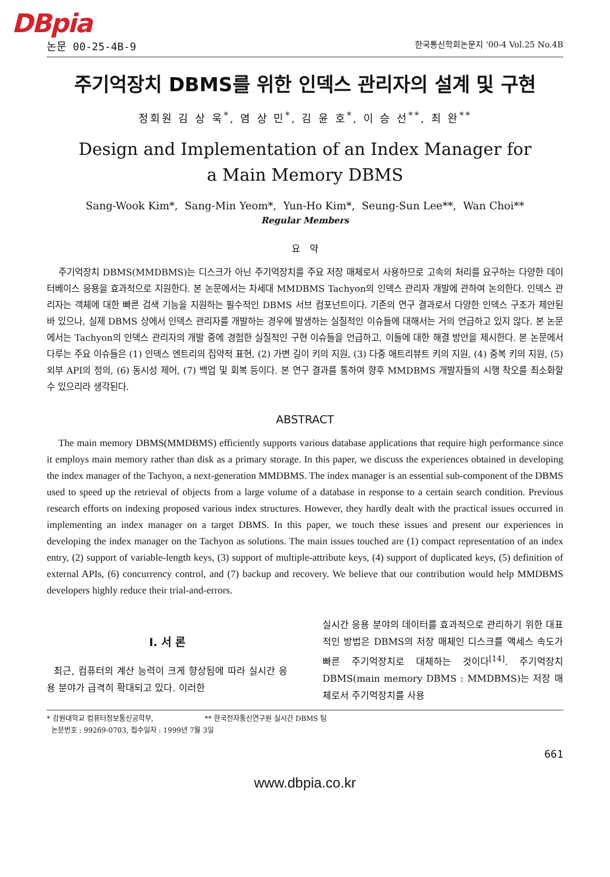DBpia
논문 00-25-4B-9 한국통신학회논문지 '00-4 Vol.25 No.4B
주기억장치 DBMS를 위한 인덱스 관리자의 설계 및 구현
정회원 김 상 욱<sup>*</sup>, 염 상 민<sup>*</sup>, 김 윤 호<sup>*</sup>, 이 승 선<sup>**</sup>, 최 완<sup>**</sup>
Design and Implementation of an Index Manager for
a Main Memory DBMS
Sang-Wook Kim*, Sang-Min Yeom*, Yun-Ho Kim*, Seung-Sun Lee**, Wan Choi**
Regular Members
요 약
주기억장치 DBMS(MMDBMS)는 디스크가 아닌 주기억장치를 주요 저장 매체로서 사용하므로 고속의 처리를 요구하는 다양한 데이터베이스 응용을 효과적으로 지원한다. 본 논문에서는 차세대 MMDBMS Tachyon의 인덱스 관리자 개발에 관하여 논의한다. 인덱스 관리자는 객체에 대한 빠른 검색 기능을 지원하는 필수적인 DBMS 서브 컴포넌트이다. 기존의 연구 결과로서 다양한 인덱스 구조가 제안된 바 있으나, 실제 DBMS 상에서 인덱스 관리자를 개발하는 경우에 발생하는 실질적인 이슈들에 대해서는 거의 언급하고 있지 않다. 본 논문에서는 Tachyon의 인덱스 관리자의 개발 중에 경험한 실질적인 구현 이슈들을 언급하고, 이들에 대한 해결 방안을 제시한다. 본 논문에서 다루는 주요 이슈들은 (1) 인덱스 엔트리의 집약적 표현, (2) 가변 길이 키의 지원, (3) 다중 애트리뷰트 키의 지원, (4) 중복 키의 지원, (5) 외부 API의 정의, (6) 동시성 제어, (7) 백업 및 회복 등이다. 본 연구 결과를 통하여 향후 MMDBMS 개발자들의 시행 착오를 최소화할 수 있으리라 생각된다.
ABSTRACT
The main memory DBMS(MMDBMS) efficiently supports various database applications that require high performance since it employs main memory rather than disk as a primary storage. In this paper, we discuss the experiences obtained in developing the index manager of the Tachyon, a next-generation MMDBMS. The index manager is an essential sub-component of the DBMS used to speed up the retrieval of objects from a large volume of a database in response to a certain search condition. Previous research efforts on indexing proposed various index structures. However, they hardly dealt with the practical issues occurred in implementing an index manager on a target DBMS. In this paper, we touch these issues and present our experiences in developing the index manager on the Tachyon as solutions. The main issues touched are (1) compact representation of an index entry, (2) support of variable-length keys, (3) support of multiple-attribute keys, (4) support of duplicated keys, (5) definition of external APIs, (6) concurrency control, and (7) backup and recovery. We believe that our contribution would help MMDBMS developers highly reduce their trial-and-errors.
Ⅰ. 서 론
최근, 컴퓨터의 계산 능력이 크게 향상됨에 따라 실시간 응용 분야가 급격히 확대되고 있다. 이러한
실시간 응용 분야의 데이터를 효과적으로 관리하기 위한 대표적인 방법은 DBMS의 저장 매체인 디스크를 액세스 속도가 빠른 주기억장치로 대체하는 것이다<sup>[14]</sup>. 주기억장치 DBMS(main memory DBMS : MMDBMS)는 저장 매체로서 주기억장치를 사용
* 강원대학교 컴퓨터정보통신공학부, ** 한국전자통신연구원 실시간 DBMS 팀
논문번호 : 99269-0703, 접수일자 : 1999년 7월 3일
661
www.dbpia.co.kr